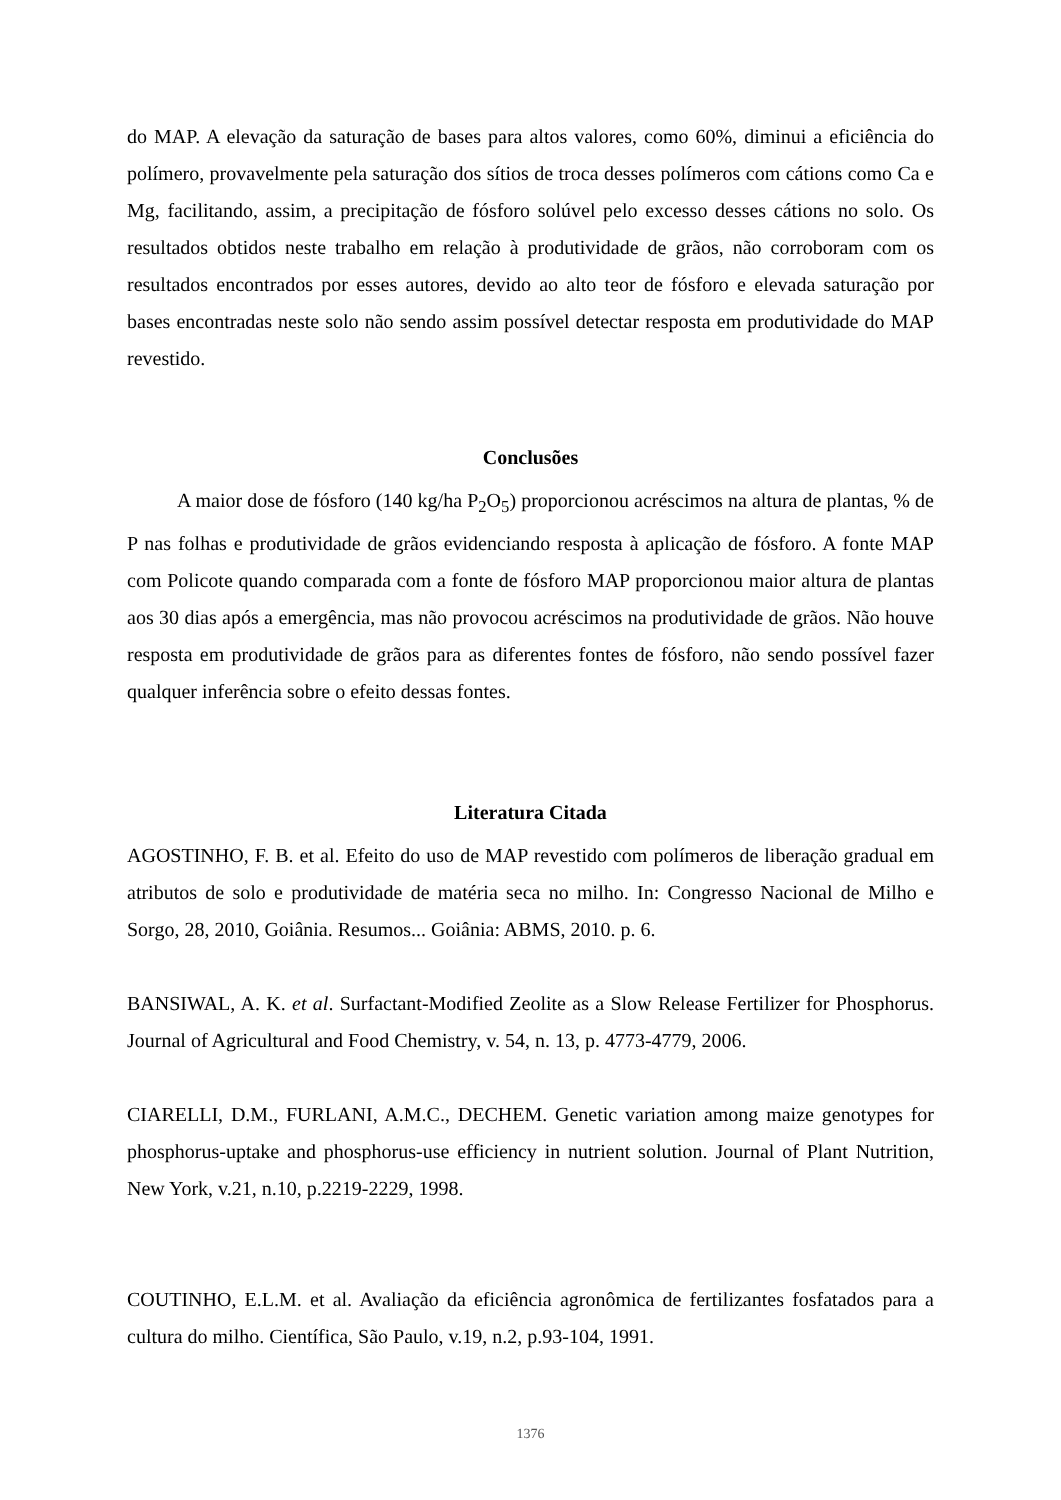do MAP. A elevação da saturação de bases para altos valores, como 60%, diminui a eficiência do polímero, provavelmente pela saturação dos sítios de troca desses polímeros com cátions como Ca e Mg, facilitando, assim, a precipitação de fósforo solúvel pelo excesso desses cátions no solo. Os resultados obtidos neste trabalho em relação à produtividade de grãos, não corroboram com os resultados encontrados por esses autores, devido ao alto teor de fósforo e elevada saturação por bases encontradas neste solo não sendo assim possível detectar resposta em produtividade do MAP revestido.
Conclusões
A maior dose de fósforo (140 kg/ha P<sub>2</sub>O<sub>5</sub>) proporcionou acréscimos na altura de plantas, % de P nas folhas e produtividade de grãos evidenciando resposta à aplicação de fósforo. A fonte MAP com Policote quando comparada com a fonte de fósforo MAP proporcionou maior altura de plantas aos 30 dias após a emergência, mas não provocou acréscimos na produtividade de grãos. Não houve resposta em produtividade de grãos para as diferentes fontes de fósforo, não sendo possível fazer qualquer inferência sobre o efeito dessas fontes.
Literatura Citada
AGOSTINHO, F. B. et al. Efeito do uso de MAP revestido com polímeros de liberação gradual em atributos de solo e produtividade de matéria seca no milho. In: Congresso Nacional de Milho e Sorgo, 28, 2010, Goiânia. Resumos... Goiânia: ABMS, 2010. p. 6.
BANSIWAL, A. K. et al. Surfactant-Modified Zeolite as a Slow Release Fertilizer for Phosphorus. Journal of Agricultural and Food Chemistry, v. 54, n. 13, p. 4773-4779, 2006.
CIARELLI, D.M., FURLANI, A.M.C., DECHEM. Genetic variation among maize genotypes for phosphorus-uptake and phosphorus-use efficiency in nutrient solution. Journal of Plant Nutrition, New York, v.21, n.10, p.2219-2229, 1998.
COUTINHO, E.L.M. et al. Avaliação da eficiência agronômica de fertilizantes fosfatados para a cultura do milho. Científica, São Paulo, v.19, n.2, p.93-104, 1991.
1376